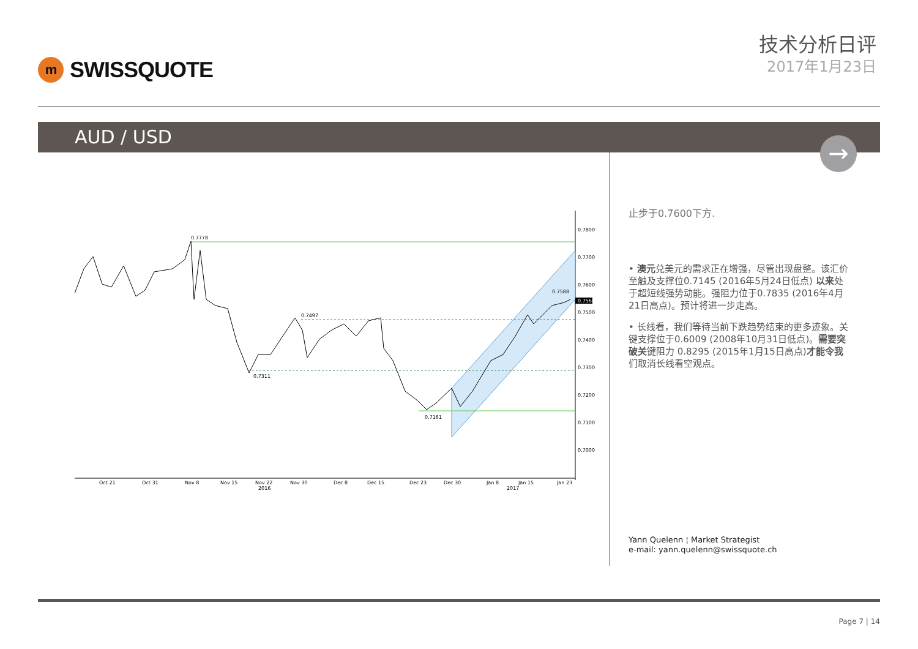m
SWISSQUOTE
技术分析日评
2017年1月23日
AUD / USD
→
0.7778
0.7497
0.7311
0.7161
0.7588
0.7800
0.7700
0.7600
0.7500
0.7400
0.7300
0.7200
0.7100
0.7000
0.7560
Oct 21
Oct 31
Nov 8
Nov 15
Nov 22
2016
Nov 30
Dec 8
Dec 15
Dec 23
Dec 30
Jan 8
Jan 15
2017
Jan 23
止步于0.7600下方.
• 澳元兑美元的需求正在增强，尽管出现盘整。该汇价至触及支撑位0.7145 (2016年5月24日低点) 以来处于超短线强势动能。强阻力位于0.7835 (2016年4月21日高点)。预计将进一步走高。
• 长线看，我们等待当前下跌趋势结束的更多迹象。关键支撑位于0.6009 (2008年10月31日低点)。需要突破关键阻力 0.8295 (2015年1月15日高点)才能令我们取消长线看空观点。
Yann Quelenn ¦ Market Strategist
e-mail: yann.quelenn@swissquote.ch
Page 7 | 14